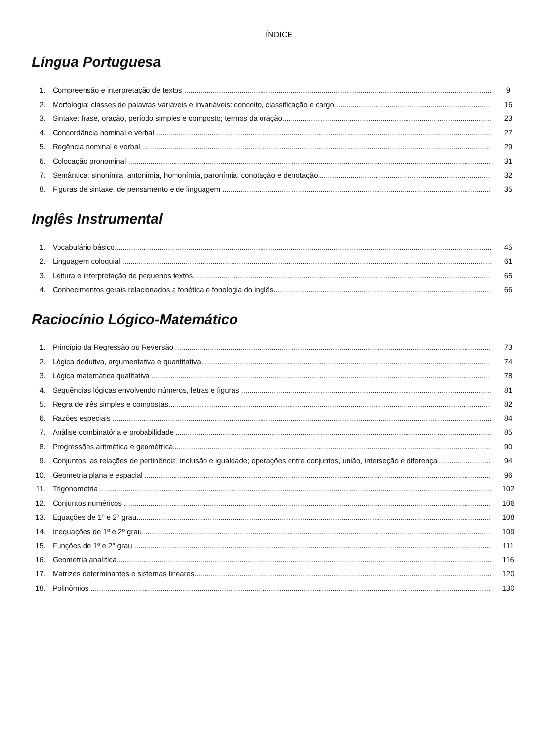ÍNDICE
Língua Portuguesa
1. Compreensão e interpretação de textos 9
2. Morfologia: classes de palavras variáveis e invariáveis: conceito, classificação e cargo 16
3. Sintaxe: frase, oração, período simples e composto; termos da oração 23
4. Concordância nominal e verbal 27
5. Regência nominal e verbal 29
6. Colocação pronominal 31
7. Semântica: sinonímia, antonímia, homonímia, paronímia; conotação e denotação 32
8. Figuras de sintaxe, de pensamento e de linguagem 35
Inglês Instrumental
1. Vocabulário básico 45
2. Linguagem coloquial 61
3. Leitura e interpretação de pequenos textos 65
4. Conhecimentos gerais relacionados a fonética e fonologia do inglês 66
Raciocínio Lógico-Matemático
1. Princípio da Regressão ou Reversão 73
2. Lógica dedutiva, argumentativa e quantitativa 74
3. Lógica matemática qualitativa 78
4. Sequências lógicas envolvendo números, letras e figuras 81
5. Regra de três simples e compostas 82
6. Razões especiais 84
7. Análise combinatória e probabilidade 85
8. Progressões aritmética e geométrica 90
9. Conjuntos: as relações de pertinência, inclusão e igualdade; operações entre conjuntos, união, interseção e diferença 94
10. Geometria plana e espacial 96
11. Trigonometria 102
12. Conjuntos numéricos 106
13. Equações de 1º e 2º grau 108
14. Inequações de 1º e 2º grau 109
15. Funções de 1º e 2° grau 111
16. Geometria analítica 116
17. Matrizes determinantes e sistemas lineares 120
18. Polinômios 130